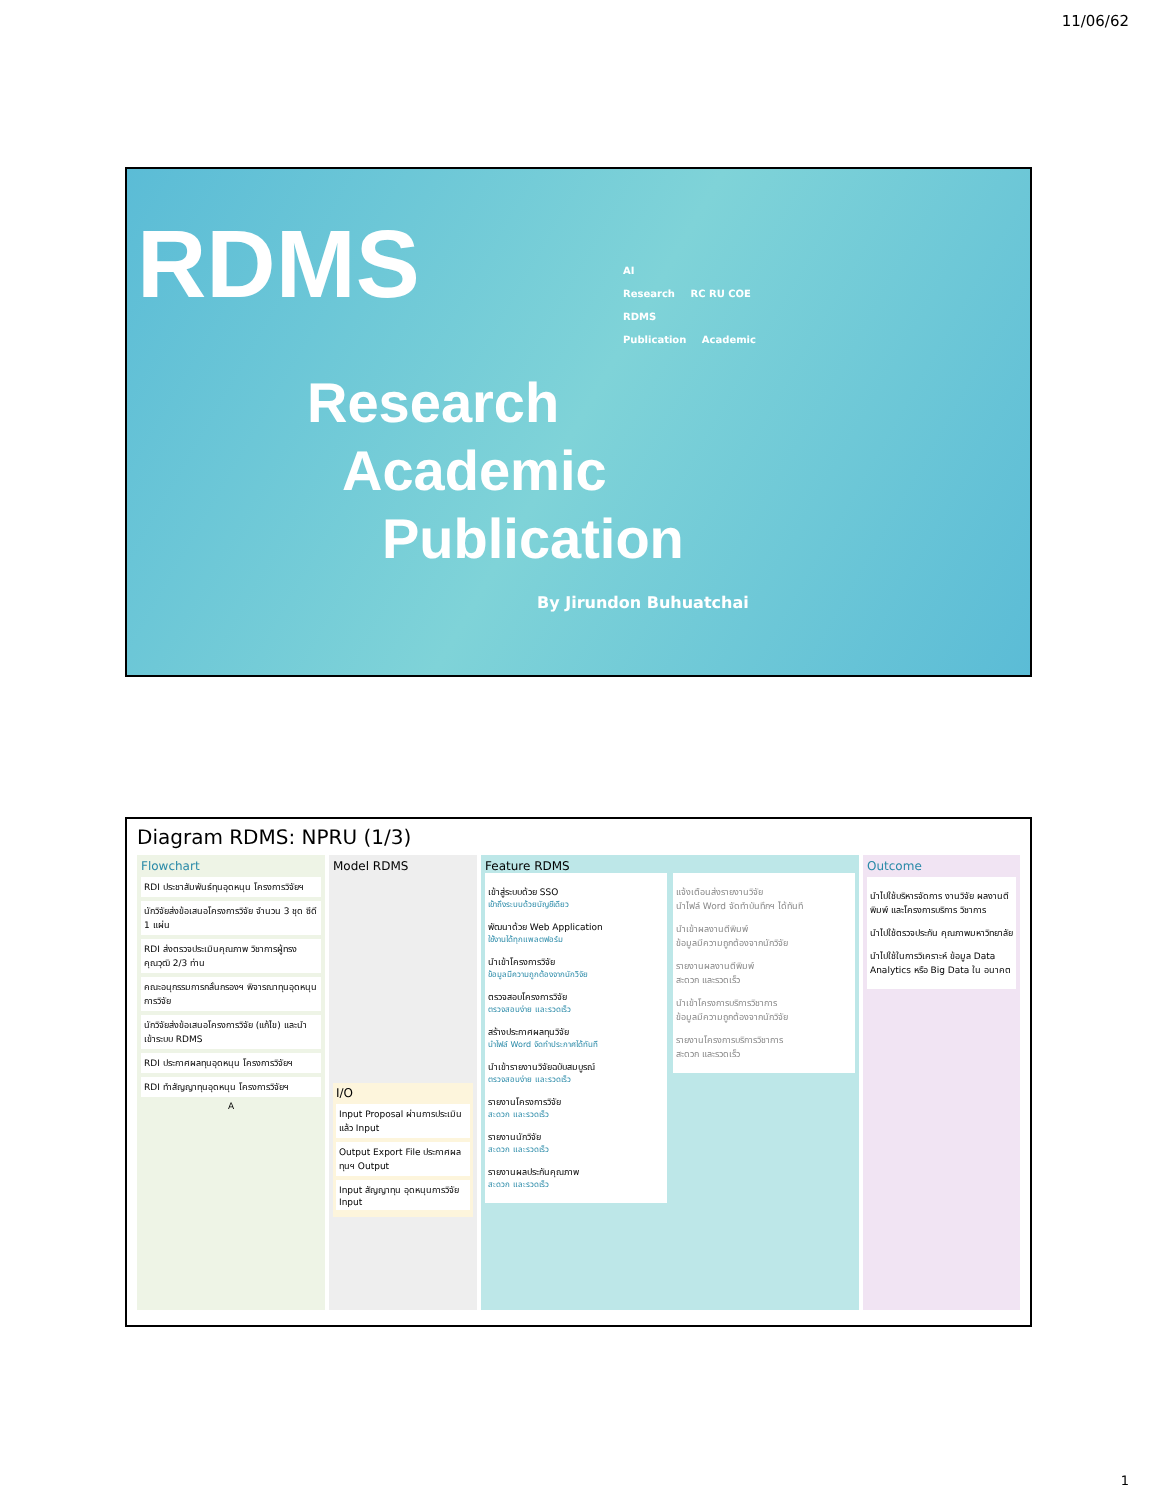11/06/62
RDMS
Research
Academic
Publication
By Jirundon Buhuatchai
AI
Research RC RU COE
RDMS
Publication Academic
Diagram RDMS: NPRU (1/3)
Flowchart
RDI ประชาสัมพันธ์ทุนอุดหนุน โครงการวิจัยฯ
นักวิจัยส่งข้อเสนอโครงการวิจัย จำนวน 3 ชุด ซีดี 1 แผ่น
RDI ส่งตรวจประเมินคุณภาพ วิชาการผู้ทรงคุณวุฒิ 2/3 ท่าน
คณะอนุกรรมการกลั่นกรองฯ พิจารณาทุนอุดหนุนการวิจัย
นักวิจัยส่งข้อเสนอโครงการวิจัย (แก้ไข) และนำเข้าระบบ RDMS
RDI ประกาศผลทุนอุดหนุน โครงการวิจัยฯ
RDI ทำสัญญาทุนอุดหนุน โครงการวิจัยฯ
A
Model RDMS
I/O
Input Proposal ผ่านการประเมินแล้ว Input
Output Export File ประกาศผลทุนฯ Output
Input สัญญาทุน อุดหนุนการวิจัย Input
Feature RDMS
เข้าสู่ระบบด้วย SSO
เข้าถึงระบบด้วยบัญชีเดียว
พัฒนาด้วย Web Application
ใช้งานได้ทุกแพลตฟอร์ม
นำเข้าโครงการวิจัย
ข้อมูลมีความถูกต้องจากนักวิจัย
ตรวจสอบโครงการวิจัย
ตรวจสอบง่าย และรวดเร็ว
สร้างประกาศผลทุนวิจัย
นำไฟล์ Word จัดทำประกาศได้ทันที
นำเข้ารายงานวิจัยฉบับสมบูรณ์
ตรวจสอบง่าย และรวดเร็ว
รายงานโครงการวิจัย
สะดวก และรวดเร็ว
รายงานนักวิจัย
สะดวก และรวดเร็ว
รายงานผลประกันคุณภาพ
สะดวก และรวดเร็ว
แจ้งเตือนส่งรายงานวิจัย
นำไฟล์ Word จัดทำบันทึกฯ ได้ทันที
นำเข้าผลงานตีพิมพ์
ข้อมูลมีความถูกต้องจากนักวิจัย
รายงานผลงานตีพิมพ์
สะดวก และรวดเร็ว
นำเข้าโครงการบริการวิชาการ
ข้อมูลมีความถูกต้องจากนักวิจัย
รายงานโครงการบริการวิชาการ
สะดวก และรวดเร็ว
Outcome
นำไปใช้บริหารจัดการ งานวิจัย ผลงานตีพิมพ์ และโครงการบริการ วิชาการ
นำไปใช้ตรวจประกัน คุณภาพมหาวิทยาลัย
นำไปใช้ในการวิเคราะห์ ข้อมูล Data Analytics หรือ Big Data ใน อนาคต
1